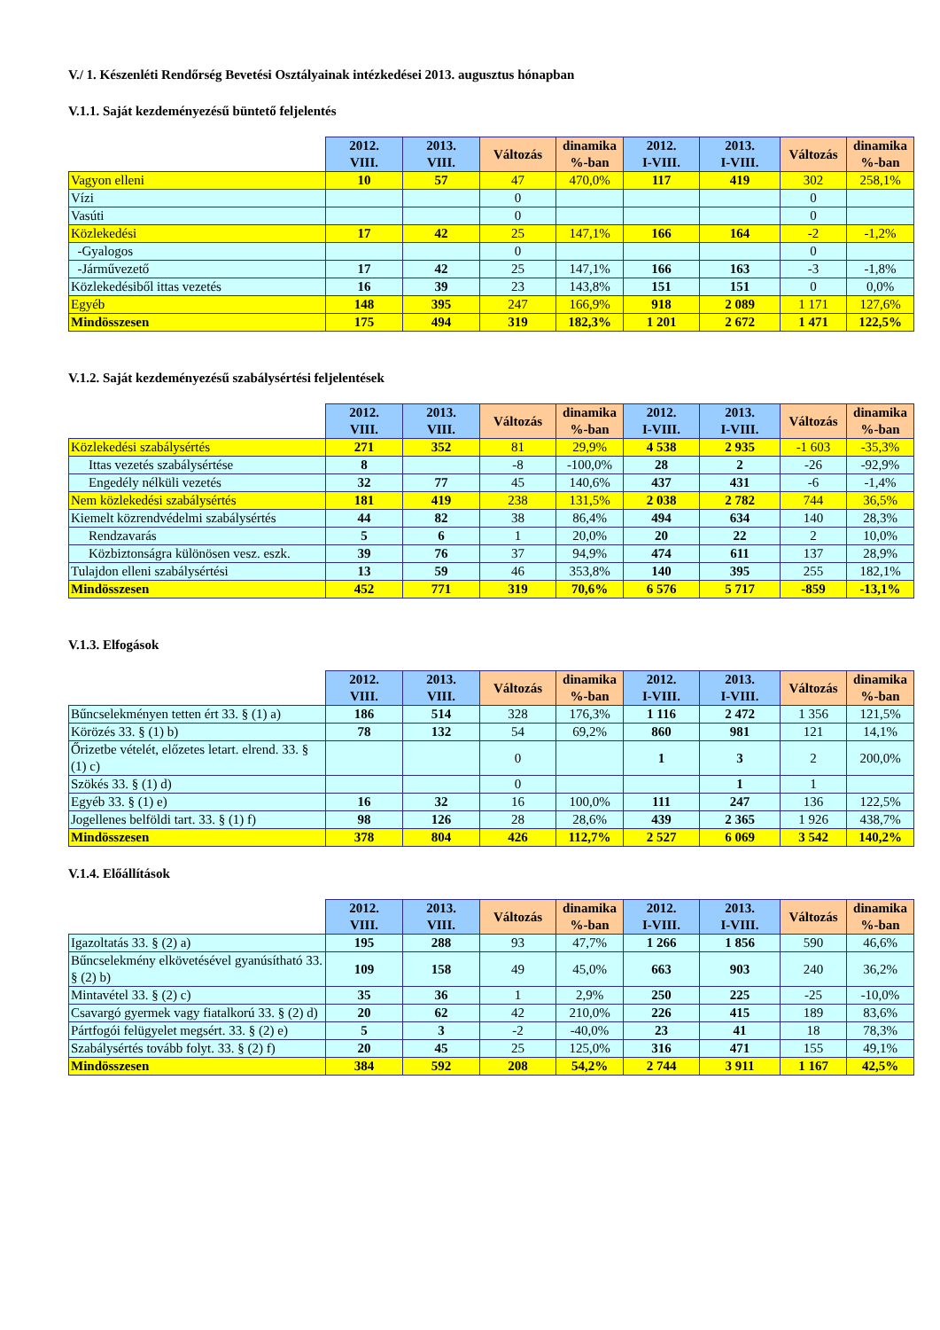V./ 1. Készenléti Rendőrség Bevetési Osztályainak intézkedései 2013. augusztus hónapban
V.1.1. Saját kezdeményezésű büntető feljelentés
| | 2012. VIII. | 2013. VIII. | Változás | dinamika %-ban | 2012. I-VIII. | 2013. I-VIII. | Változás | dinamika %-ban |
| --- | --- | --- | --- | --- | --- | --- | --- | --- |
| Vagyon elleni | 10 | 57 | 47 | 470,0% | 117 | 419 | 302 | 258,1% |
| Vízi | | | 0 | | | | 0 | |
| Vasúti | | | 0 | | | | 0 | |
| Közlekedési | 17 | 42 | 25 | 147,1% | 166 | 164 | -2 | -1,2% |
| -Gyalogos | | | 0 | | | | 0 | |
| -Járművezető | 17 | 42 | 25 | 147,1% | 166 | 163 | -3 | -1,8% |
| Közlekedésiből ittas vezetés | 16 | 39 | 23 | 143,8% | 151 | 151 | 0 | 0,0% |
| Egyéb | 148 | 395 | 247 | 166,9% | 918 | 2 089 | 1 171 | 127,6% |
| Mindösszesen | 175 | 494 | 319 | 182,3% | 1 201 | 2 672 | 1 471 | 122,5% |
V.1.2. Saját kezdeményezésű szabálysértési feljelentések
| | 2012. VIII. | 2013. VIII. | Változás | dinamika %-ban | 2012. I-VIII. | 2013. I-VIII. | Változás | dinamika %-ban |
| --- | --- | --- | --- | --- | --- | --- | --- | --- |
| Közlekedési szabálysértés | 271 | 352 | 81 | 29,9% | 4 538 | 2 935 | -1 603 | -35,3% |
| Ittas vezetés szabálysértése | 8 | | -8 | -100,0% | 28 | 2 | -26 | -92,9% |
| Engedély nélküli vezetés | 32 | 77 | 45 | 140,6% | 437 | 431 | -6 | -1,4% |
| Nem közlekedési szabálysértés | 181 | 419 | 238 | 131,5% | 2 038 | 2 782 | 744 | 36,5% |
| Kiemelt közrendvédelmi szabálysértés | 44 | 82 | 38 | 86,4% | 494 | 634 | 140 | 28,3% |
| Rendzavarás | 5 | 6 | 1 | 20,0% | 20 | 22 | 2 | 10,0% |
| Közbiztonságra különösen vesz. eszk. | 39 | 76 | 37 | 94,9% | 474 | 611 | 137 | 28,9% |
| Tulajdon elleni szabálysértési | 13 | 59 | 46 | 353,8% | 140 | 395 | 255 | 182,1% |
| Mindösszesen | 452 | 771 | 319 | 70,6% | 6 576 | 5 717 | -859 | -13,1% |
V.1.3. Elfogások
| | 2012. VIII. | 2013. VIII. | Változás | dinamika %-ban | 2012. I-VIII. | 2013. I-VIII. | Változás | dinamika %-ban |
| --- | --- | --- | --- | --- | --- | --- | --- | --- |
| Bűncselekményen tetten ért 33. § (1) a) | 186 | 514 | 328 | 176,3% | 1 116 | 2 472 | 1 356 | 121,5% |
| Körözés 33. § (1) b) | 78 | 132 | 54 | 69,2% | 860 | 981 | 121 | 14,1% |
| Őrizetbe vételét, előzetes letart. elrend. 33. § (1) c) | | | 0 | | 1 | 3 | 2 | 200,0% |
| Szökés 33. § (1) d) | | | 0 | | | 1 | 1 | |
| Egyéb 33. § (1) e) | 16 | 32 | 16 | 100,0% | 111 | 247 | 136 | 122,5% |
| Jogellenes belföldi tart. 33. § (1) f) | 98 | 126 | 28 | 28,6% | 439 | 2 365 | 1 926 | 438,7% |
| Mindösszesen | 378 | 804 | 426 | 112,7% | 2 527 | 6 069 | 3 542 | 140,2% |
V.1.4. Előállítások
| | 2012. VIII. | 2013. VIII. | Változás | dinamika %-ban | 2012. I-VIII. | 2013. I-VIII. | Változás | dinamika %-ban |
| --- | --- | --- | --- | --- | --- | --- | --- | --- |
| Igazoltatás 33. § (2) a) | 195 | 288 | 93 | 47,7% | 1 266 | 1 856 | 590 | 46,6% |
| Bűncselekmény elkövetésével gyanúsítható 33. § (2) b) | 109 | 158 | 49 | 45,0% | 663 | 903 | 240 | 36,2% |
| Mintavétel 33. § (2) c) | 35 | 36 | 1 | 2,9% | 250 | 225 | -25 | -10,0% |
| Csavargó gyermek vagy fiatalkorú 33. § (2) d) | 20 | 62 | 42 | 210,0% | 226 | 415 | 189 | 83,6% |
| Pártfogói felügyelet megsért. 33. § (2) e) | 5 | 3 | -2 | -40,0% | 23 | 41 | 18 | 78,3% |
| Szabálysértés tovább folyt. 33. § (2) f) | 20 | 45 | 25 | 125,0% | 316 | 471 | 155 | 49,1% |
| Mindösszesen | 384 | 592 | 208 | 54,2% | 2 744 | 3 911 | 1 167 | 42,5% |